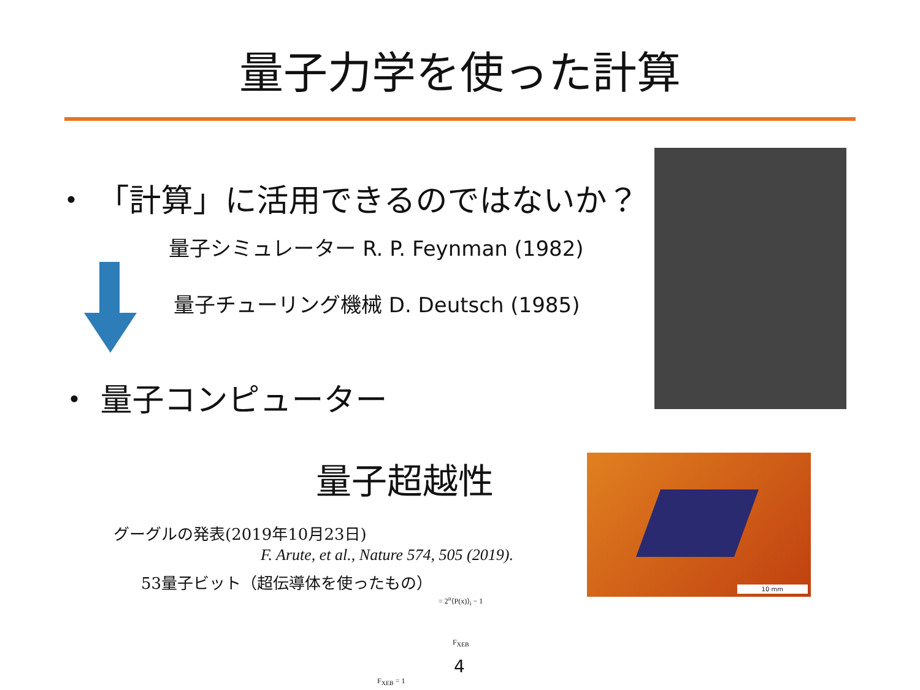量子力学を使った計算
・ 「計算」に活用できるのではないか？
量子シミュレーター R. P. Feynman (1982)
量子チューリング機械 D. Deutsch (1985)
・ 量子コンピューター
量子超越性
グーグルの発表(2019年10月23日)
F. Arute, et al., Nature 574, 505 (2019).
53量子ビット（超伝導体を使ったもの）
10 mm
= 2<sup>n</sup>⟨P(x)⟩<sub>i</sub> − 1
F<sub>XEB</sub>
4
F<sub>XEB</sub> = 1